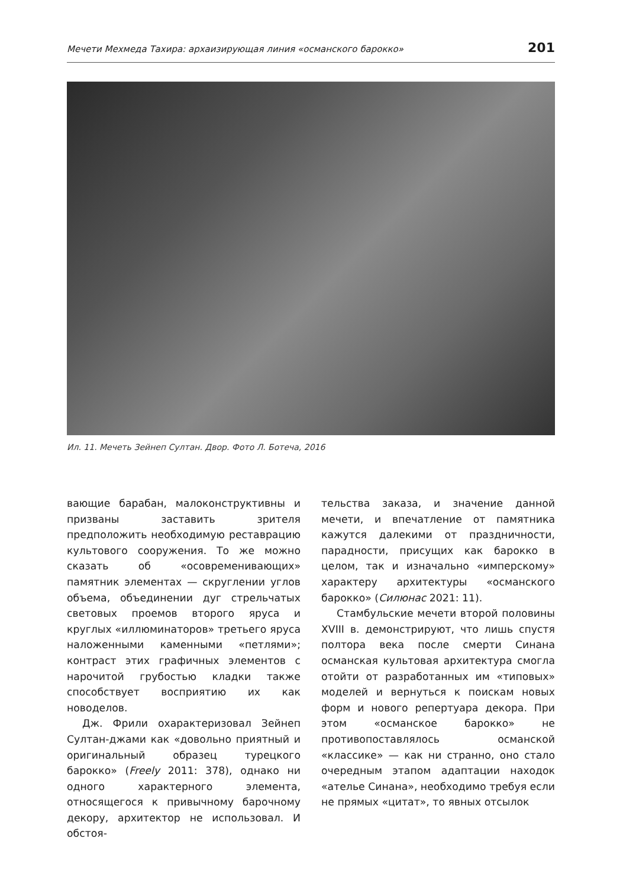Мечети Мехмеда Тахира: архаизирующая линия «османского барокко» 201
Ил. 11. Мечеть Зейнеп Султан. Двор. Фото Л. Ботеча, 2016
вающие барабан, малоконструктивны и призваны заставить зрителя предположить необходимую реставрацию культового сооружения. То же можно сказать об «осовременивающих» памятник элементах — скруглении углов объема, объединении дуг стрельчатых световых проемов второго яруса и круглых «иллюминаторов» третьего яруса наложенными каменными «петлями»; контраст этих графичных элементов с нарочитой грубостью кладки также способствует восприятию их как новоделов.
Дж. Фрили охарактеризовал Зейнеп Султан-джами как «довольно приятный и оригинальный образец турецкого барокко» (Freely 2011: 378), однако ни одного характерного элемента, относящегося к привычному барочному декору, архитектор не использовал. И обстоя-
тельства заказа, и значение данной мечети, и впечатление от памятника кажутся далекими от праздничности, парадности, присущих как барокко в целом, так и изначально «имперскому» характеру архитектуры «османского барокко» (Силюнас 2021: 11).
Стамбульские мечети второй половины XVIII в. демонстрируют, что лишь спустя полтора века после смерти Синана османская культовая архитектура смогла отойти от разработанных им «типовых» моделей и вернуться к поискам новых форм и нового репертуара декора. При этом «османское барокко» не противопоставлялось османской «классике» — как ни странно, оно стало очередным этапом адаптации находок «ателье Синана», необходимо требуя если не прямых «цитат», то явных отсылок